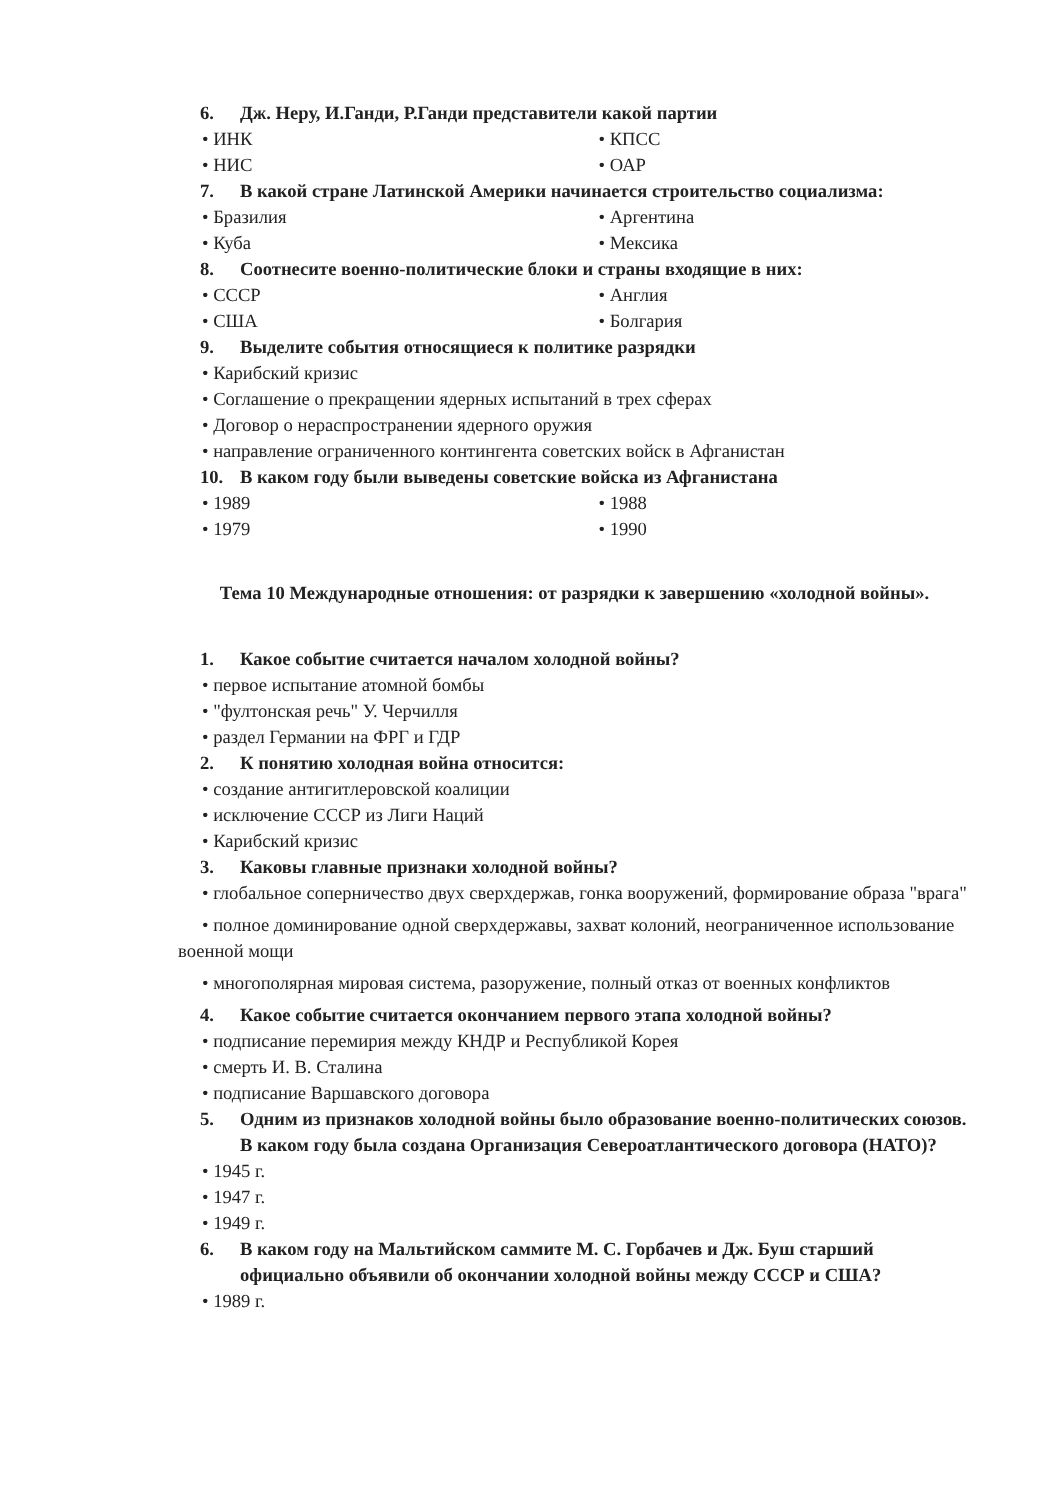6. Дж. Неру, И.Ганди, Р.Ганди представители какой партии
• ИНК • КПСС
• НИС • ОАР
7. В какой стране Латинской Америки начинается строительство социализма:
• Бразилия • Аргентина
• Куба • Мексика
8. Соотнесите военно-политические блоки и страны входящие в них:
• СССР • Англия
• США • Болгария
9. Выделите события относящиеся к политике разрядки
• Карибский кризис
• Соглашение о прекращении ядерных испытаний в трех сферах
• Договор о нераспространении ядерного оружия
• направление ограниченного контингента советских войск в Афганистан
10. В каком году были выведены советские войска из Афганистана
• 1989 • 1988
• 1979 • 1990
Тема 10 Международные отношения: от разрядки к завершению «холодной войны».
1. Какое событие считается началом холодной войны?
• первое испытание атомной бомбы
• "фултонская речь" У. Черчилля
• раздел Германии на ФРГ и ГДР
2. К понятию холодная война относится:
• создание антигитлеровской коалиции
• исключение СССР из Лиги Наций
• Карибский кризис
3. Каковы главные признаки холодной войны?
• глобальное соперничество двух сверхдержав, гонка вооружений, формирование образа "врага"
• полное доминирование одной сверхдержавы, захват колоний, неограниченное использование военной мощи
• многополярная мировая система, разоружение, полный отказ от военных конфликтов
4. Какое событие считается окончанием первого этапа холодной войны?
• подписание перемирия между КНДР и Республикой Корея
• смерть И. В. Сталина
• подписание Варшавского договора
5. Одним из признаков холодной войны было образование военно-политических союзов. В каком году была создана Организация Североатлантического договора (НАТО)?
• 1945 г.
• 1947 г.
• 1949 г.
6. В каком году на Мальтийском саммите М. С. Горбачев и Дж. Буш старший официально объявили об окончании холодной войны между СССР и США?
• 1989 г.